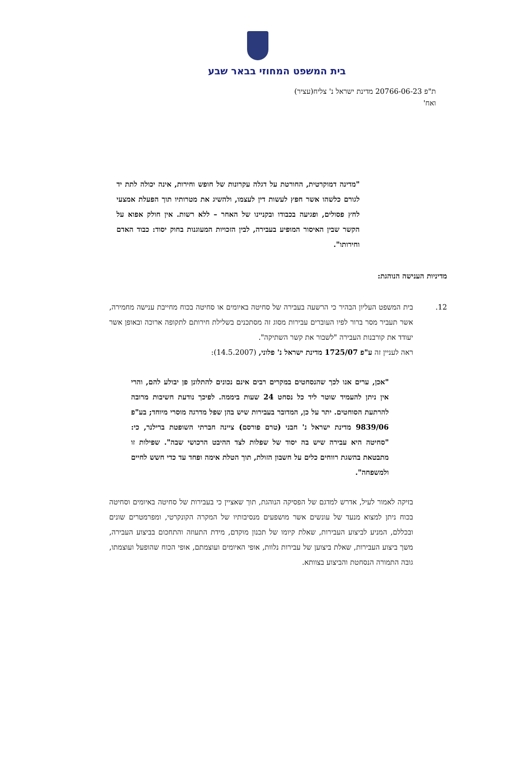בית המשפט המחוזי בבאר שבע
ת"פ 20766-06-23 מדינת ישראל נ' צליח(עציר)
ואח'
"מדינה דמוקרטית, החורטת על דגלה עקרונות של חופש וחירות, אינה יכולה לתת יד לגורם כלשהו אשר חפץ לעשות דין לעצמו, ולהשיג את מטרותיו תוך הפעלת אמצעי לחץ פסולים, ופגיעה בכבודו ובקניינו של האחר – ללא רשות. אין חולק אפוא על הקשר שבין האיסור המופיע בעבירה, לבין הזכויות המעוגנות בחוק יסוד: כבוד האדם וחירותו".
מדיניות הענישה הנוהגת:
12. בית המשפט העליון הבהיר כי הרשעה בעבירה של סחיטה באיומים או סחיטה בכוח מחייבת ענישה מחמירה, אשר תעביר מסר ברור לפיו העוברים עבירות מסוג זה מסתכנים בשלילת חירותם לתקופה ארוכה ובאופן אשר יעודד את קורבנות העבירה "לשבור את קשר השתיקה".
ראה לעניין זה ע"פ 1725/07 מדינת ישראל נ' פלוני, (14.5.2007):
"אכן, ערים אנו לכך שהנסחטים במקרים רבים אינם נכונים להתלונן פן יבולע להם, והרי אין ניתן להעמיד שוטר ליד כל נסחט 24 שעות ביממה. לפיכך נודעת חשיבות מרובה להרתעת הסוחטים. יתר על כן, המדובר בעבירות שיש בהן שפל מדרגה מוסרי מיוחד; בע"פ 9839/06 מדינת ישראל נ' חבני (טרם פורסם) ציינה חברתי השופטת ברילנר, כי: "סחיטה היא עבירה שיש בה יסוד של שפלות לצד ההיבט הרכושי שבה". שפילות זו מתבטאת בהשגת רווחים כלים על חשבון הזולת, תוך הטלת אימה ופחד עד כדי חשש לחיים ולמשפחה".
בזיקה לאמור לעיל, אדרש למדגם של הפסיקה הנוהגת, תוך שאציין כי בעבירות של סחיטה באיומים וסחיטה בכוח ניתן למצוא מנעד של עונשים אשר מושפעים מנסיבותיו של המקרה הקונקרטי, ומפרמטרים שונים ובכללם, המניע לביצוע העבירות, שאלת קיומו של תכנון מוקדם, מידת התעוזה והתחכום בביצוע העבירה, משך ביצוע העבירות, שאלת ביצוען של עבירות נלוות, אופי האיומים ועוצמתם, אופי הכוח שהופעל ועוצמתו, גובה התמורה הנסחטת והביצוע בצוותא.